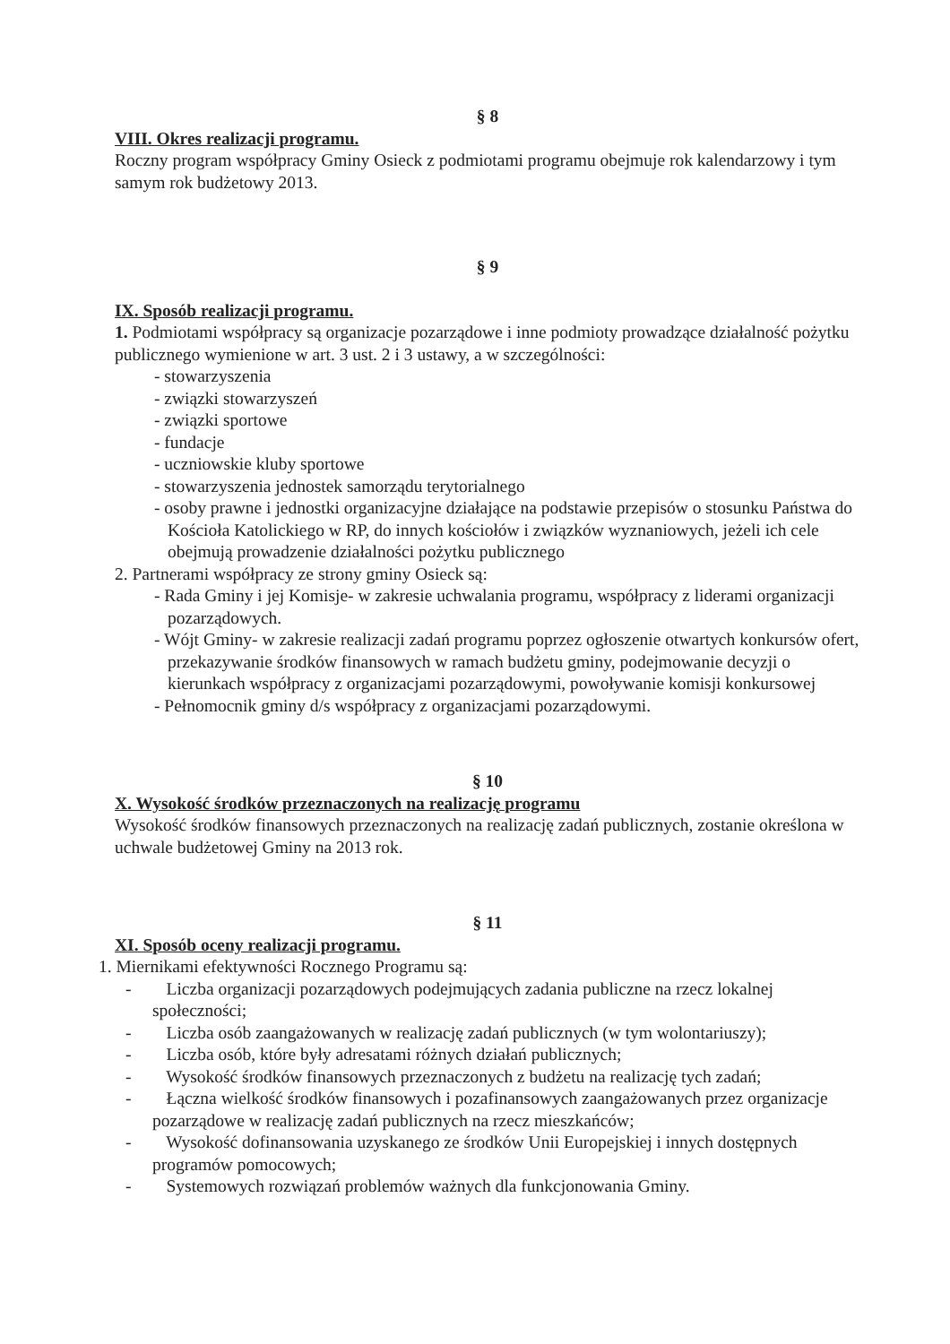§ 8
VIII. Okres realizacji programu.
Roczny program współpracy Gminy Osieck z podmiotami programu obejmuje rok kalendarzowy i tym samym rok budżetowy 2013.
§ 9
IX. Sposób realizacji programu.
1. Podmiotami współpracy są organizacje pozarządowe i inne podmioty prowadzące działalność pożytku publicznego wymienione w art. 3 ust. 2 i 3 ustawy, a w szczególności:
- stowarzyszenia
- związki stowarzyszeń
- związki sportowe
- fundacje
- uczniowskie kluby sportowe
- stowarzyszenia jednostek samorządu terytorialnego
- osoby prawne i jednostki organizacyjne działające na podstawie przepisów o stosunku Państwa do Kościoła Katolickiego w RP, do innych kościołów i związków wyznaniowych, jeżeli ich cele obejmują prowadzenie działalności pożytku publicznego
2. Partnerami współpracy ze strony gminy Osieck są:
- Rada Gminy i jej Komisje- w zakresie uchwalania programu, współpracy z liderami organizacji pozarządowych.
- Wójt Gminy- w zakresie realizacji zadań programu poprzez ogłoszenie otwartych konkursów ofert, przekazywanie środków finansowych w ramach budżetu gminy, podejmowanie decyzji o kierunkach współpracy z organizacjami pozarządowymi, powoływanie komisji konkursowej
- Pełnomocnik gminy d/s współpracy z organizacjami pozarządowymi.
§ 10
X. Wysokość środków przeznaczonych na realizację programu
Wysokość środków finansowych przeznaczonych na realizację zadań publicznych, zostanie określona w uchwale budżetowej Gminy na 2013 rok.
§ 11
XI. Sposób oceny realizacji programu.
1. Miernikami efektywności Rocznego Programu są:
- Liczba organizacji pozarządowych podejmujących zadania publiczne na rzecz lokalnej społeczności;
- Liczba osób zaangażowanych w realizację zadań publicznych (w tym wolontariuszy);
- Liczba osób, które były adresatami różnych działań publicznych;
- Wysokość środków finansowych przeznaczonych z budżetu na realizację tych zadań;
- Łączna wielkość środków finansowych i pozafinansowych zaangażowanych przez organizacje pozarządowe w realizację zadań publicznych na rzecz mieszkańców;
- Wysokość dofinansowania uzyskanego ze środków Unii Europejskiej i innych dostępnych programów pomocowych;
- Systemowych rozwiązań problemów ważnych dla funkcjonowania Gminy.